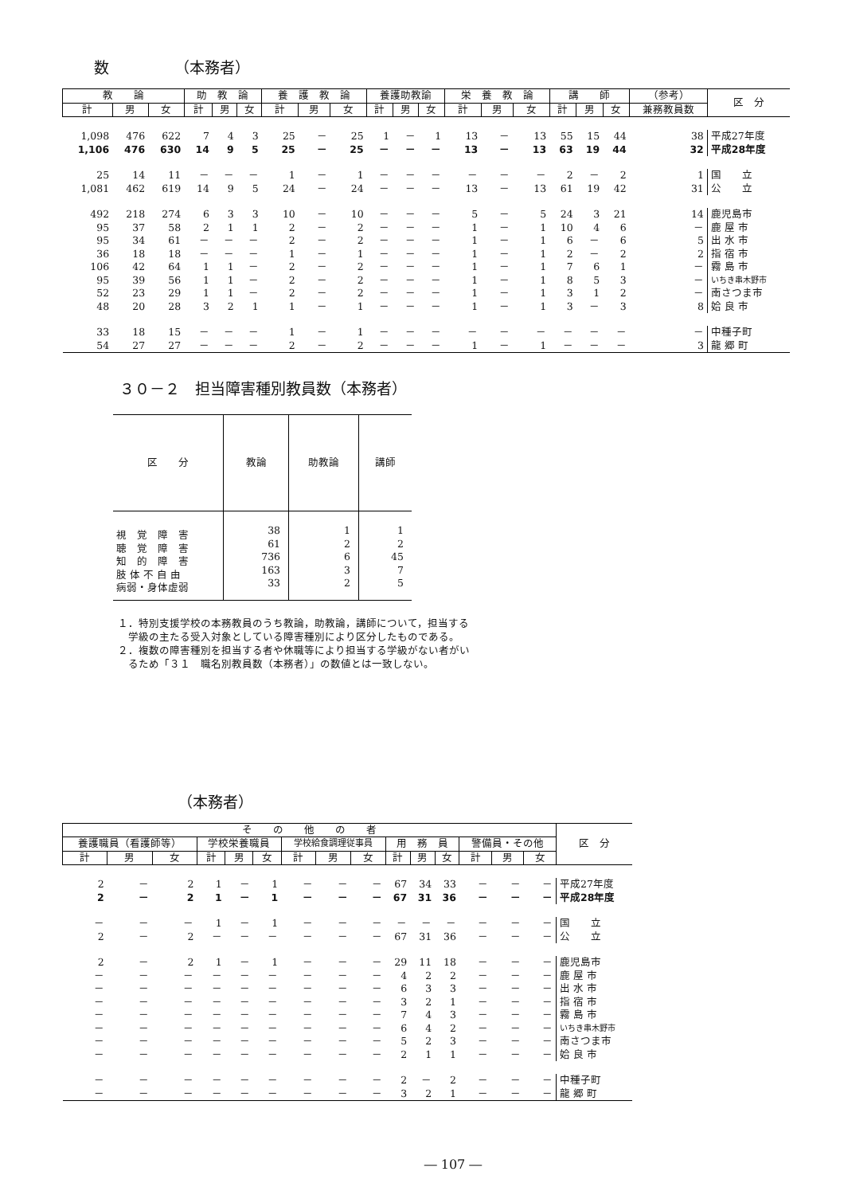数　　　　 （本務者）
| 教 論 | | | 助 教 論 | | | 養 護 教 論 | | | 養護助教諭 | | | 栄 養 教 論 | | | 講 師 | | | （参考） | 区 分 |
| --- | --- | --- | --- | --- | --- | --- | --- | --- | --- | --- | --- | --- | --- | --- | --- | --- | --- | --- | --- |
| 計 | 男 | 女 | 計 | 男 | 女 | 計 | 男 | 女 | 計 | 男 | 女 | 計 | 男 | 女 | 計 | 男 | 女 | 兼務教員数 | |
| 1,098 | 476 | 622 | 7 | 4 | 3 | 25 | － | 25 | 1 | － | 1 | 13 | － | 13 | 55 | 15 | 44 | 38 | 平成27年度 |
| 1,106 | 476 | 630 | 14 | 9 | 5 | 25 | － | 25 | － | － | － | 13 | － | 13 | 63 | 19 | 44 | 32 | 平成28年度 |
| 25 | 14 | 11 | － | － | － | 1 | － | 1 | － | － | － | － | － | － | 2 | － | 2 | 1 | 国 立 |
| 1,081 | 462 | 619 | 14 | 9 | 5 | 24 | － | 24 | － | － | － | 13 | － | 13 | 61 | 19 | 42 | 31 | 公 立 |
| 492 | 218 | 274 | 6 | 3 | 3 | 10 | － | 10 | － | － | － | 5 | － | 5 | 24 | 3 | 21 | 14 | 鹿児島市 |
| 95 | 37 | 58 | 2 | 1 | 1 | 2 | － | 2 | － | － | － | 1 | － | 1 | 10 | 4 | 6 | － | 鹿 屋 市 |
| 95 | 34 | 61 | － | － | － | 2 | － | 2 | － | － | － | 1 | － | 1 | 6 | － | 6 | 5 | 出 水 市 |
| 36 | 18 | 18 | － | － | － | 1 | － | 1 | － | － | － | 1 | － | 1 | 2 | － | 2 | 2 | 指 宿 市 |
| 106 | 42 | 64 | 1 | 1 | － | 2 | － | 2 | － | － | － | 1 | － | 1 | 7 | 6 | 1 | － | 霧 島 市 |
| 95 | 39 | 56 | 1 | 1 | － | 2 | － | 2 | － | － | － | 1 | － | 1 | 8 | 5 | 3 | － | いちき串木野市 |
| 52 | 23 | 29 | 1 | 1 | － | 2 | － | 2 | － | － | － | 1 | － | 1 | 3 | 1 | 2 | － | 南さつま市 |
| 48 | 20 | 28 | 3 | 2 | 1 | 1 | － | 1 | － | － | － | 1 | － | 1 | 3 | － | 3 | 8 | 姶 良 市 |
| 33 | 18 | 15 | － | － | － | 1 | － | 1 | － | － | － | － | － | － | － | － | － | － | 中種子町 |
| 54 | 27 | 27 | － | － | － | 2 | － | 2 | － | － | － | 1 | － | 1 | － | － | － | 3 | 龍 郷 町 |
３０－２　担当障害種別教員数（本務者）
| 区 分 | 教論 | 助教論 | 講師 |
| --- | --- | --- | --- |
| 視 覚 障 害 聴 覚 障 害 知 的 障 害 肢 体 不 自 由 病弱・身体虚弱 | 38 61 736 163 33 | 1 2 6 3 2 | 1 2 45 7 5 |
１．特別支援学校の本務教員のうち教論，助教論，講師について，担当する
　学級の主たる受入対象としている障害種別により区分したものである。
２．複数の障害種別を担当する者や休職等により担当する学級がない者がい
　るため「３１　職名別教員数（本務者）」の数値とは一致しない。
（本務者）
| そ の 他 の 者 | | | | | | | | | | | | | | | 区 分 |
| --- | --- | --- | --- | --- | --- | --- | --- | --- | --- | --- | --- | --- | --- | --- | --- |
| 養護職員（看護師等） | | | 学校栄養職員 | | | 学校給食調理従事員 | | | 用 務 員 | | | 警備員・その他 | | | |
| 計 | 男 | 女 | 計 | 男 | 女 | 計 | 男 | 女 | 計 | 男 | 女 | 計 | 男 | 女 | |
| 2 | － | 2 | 1 | － | 1 | － | － | － | 67 | 34 | 33 | － | － | － | 平成27年度 |
| 2 | － | 2 | 1 | － | 1 | － | － | － | 67 | 31 | 36 | － | － | － | 平成28年度 |
| － | － | － | 1 | － | 1 | － | － | － | － | － | － | － | － | － | 国 立 |
| 2 | － | 2 | － | － | － | － | － | － | 67 | 31 | 36 | － | － | － | 公 立 |
| 2 | － | 2 | 1 | － | 1 | － | － | － | 29 | 11 | 18 | － | － | － | 鹿児島市 |
| － | － | － | － | － | － | － | － | － | 4 | 2 | 2 | － | － | － | 鹿 屋 市 |
| － | － | － | － | － | － | － | － | － | 6 | 3 | 3 | － | － | － | 出 水 市 |
| － | － | － | － | － | － | － | － | － | 3 | 2 | 1 | － | － | － | 指 宿 市 |
| － | － | － | － | － | － | － | － | － | 7 | 4 | 3 | － | － | － | 霧 島 市 |
| － | － | － | － | － | － | － | － | － | 6 | 4 | 2 | － | － | － | いちき串木野市 |
| － | － | － | － | － | － | － | － | － | 5 | 2 | 3 | － | － | － | 南さつま市 |
| － | － | － | － | － | － | － | － | － | 2 | 1 | 1 | － | － | － | 姶 良 市 |
| － | － | － | － | － | － | － | － | － | 2 | － | 2 | － | － | － | 中種子町 |
| － | － | － | － | － | － | － | － | － | 3 | 2 | 1 | － | － | － | 龍 郷 町 |
― 107 ―